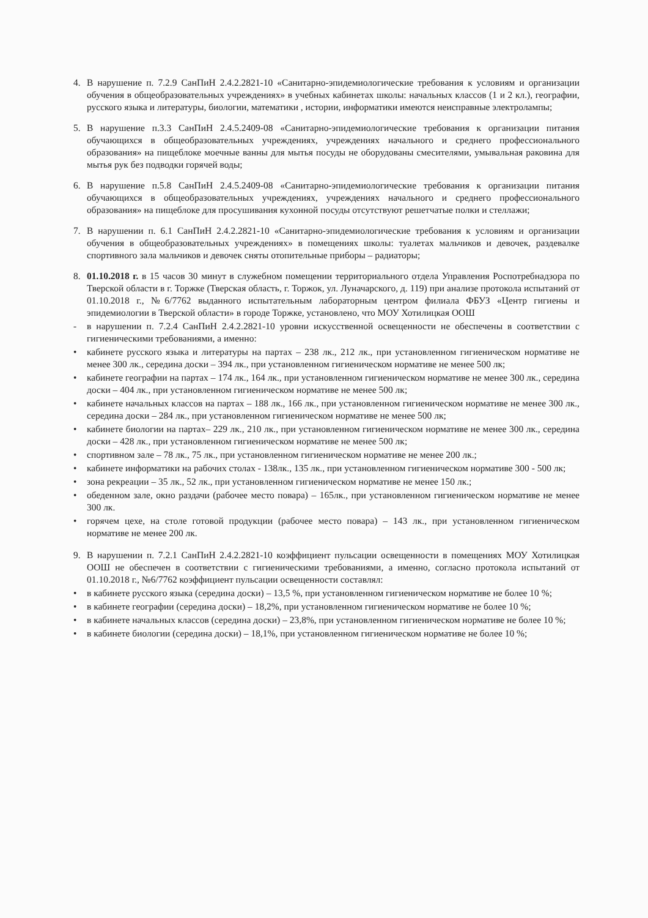4. В нарушение п. 7.2.9 СанПиН 2.4.2.2821-10 «Санитарно-эпидемиологические требования к условиям и организации обучения в общеобразовательных учреждениях» в учебных кабинетах школы: начальных классов (1 и 2 кл.), географии, русского языка и литературы, биологии, математики , истории, информатики имеются неисправные электролампы;
5. В нарушение п.3.3 СанПиН 2.4.5.2409-08 «Санитарно-эпидемиологические требования к организации питания обучающихся в общеобразовательных учреждениях, учреждениях начального и среднего профессионального образования» на пищеблоке моечные ванны для мытья посуды не оборудованы смесителями, умывальная раковина для мытья рук без подводки горячей воды;
6. В нарушение п.5.8 СанПиН 2.4.5.2409-08 «Санитарно-эпидемиологические требования к организации питания обучающихся в общеобразовательных учреждениях, учреждениях начального и среднего профессионального образования» на пищеблоке для просушивания кухонной посуды отсутствуют решетчатые полки и стеллажи;
7. В нарушении п. 6.1 СанПиН 2.4.2.2821-10 «Санитарно-эпидемиологические требования к условиям и организации обучения в общеобразовательных учреждениях» в помещениях школы: туалетах мальчиков и девочек, раздевалке спортивного зала мальчиков и девочек сняты отопительные приборы – радиаторы;
8. 01.10.2018 г. в 15 часов 30 минут в служебном помещении территориального отдела Управления Роспотребнадзора по Тверской области в г. Торжке (Тверская область, г. Торжок, ул. Луначарского, д. 119) при анализе протокола испытаний от 01.10.2018 г., №6/7762 выданного испытательным лабораторным центром филиала ФБУЗ «Центр гигиены и эпидемиологии в Тверской области» в городе Торжке, установлено, что МОУ Хотилицкая ООШ
- в нарушении п. 7.2.4 СанПиН 2.4.2.2821-10 уровни искусственной освещенности не обеспечены в соответствии с гигиеническими требованиями, а именно:
• кабинете русского языка и литературы на партах – 238 лк., 212 лк., при установленном гигиеническом нормативе не менее 300 лк., середина доски – 394 лк., при установленном гигиеническом нормативе не менее 500 лк;
• кабинете географии на партах – 174 лк., 164 лк., при установленном гигиеническом нормативе не менее 300 лк., середина доски – 404 лк., при установленном гигиеническом нормативе не менее 500 лк;
• кабинете начальных классов на партах – 188 лк., 166 лк., при установленном гигиеническом нормативе не менее 300 лк., середина доски – 284 лк., при установленном гигиеническом нормативе не менее 500 лк;
• кабинете биологии на партах– 229 лк., 210 лк., при установленном гигиеническом нормативе не менее 300 лк., середина доски – 428 лк., при установленном гигиеническом нормативе не менее 500 лк;
• спортивном зале – 78 лк., 75 лк., при установленном гигиеническом нормативе не менее 200 лк.;
• кабинете информатики на рабочих столах - 138лк., 135 лк., при установленном гигиеническом нормативе 300 - 500 лк;
• зона рекреации – 35 лк., 52 лк., при установленном гигиеническом нормативе не менее 150 лк.;
• обеденном зале, окно раздачи (рабочее место повара) – 165лк., при установленном гигиеническом нормативе не менее 300 лк.
• горячем цехе, на столе готовой продукции (рабочее место повара) – 143 лк., при установленном гигиеническом нормативе не менее 200 лк.
9. В нарушении п. 7.2.1 СанПиН 2.4.2.2821-10 коэффициент пульсации освещенности в помещениях МОУ Хотилицкая ООШ не обеспечен в соответствии с гигиеническими требованиями, а именно, согласно протокола испытаний от 01.10.2018 г., №6/7762 коэффициент пульсации освещенности составлял:
• в кабинете русского языка (середина доски) – 13,5 %, при установленном гигиеническом нормативе не более 10 %;
• в кабинете географии (середина доски) – 18,2%, при установленном гигиеническом нормативе не более 10 %;
• в кабинете начальных классов (середина доски) – 23,8%, при установленном гигиеническом нормативе не более 10 %;
• в кабинете биологии (середина доски) – 18,1%, при установленном гигиеническом нормативе не более 10 %;